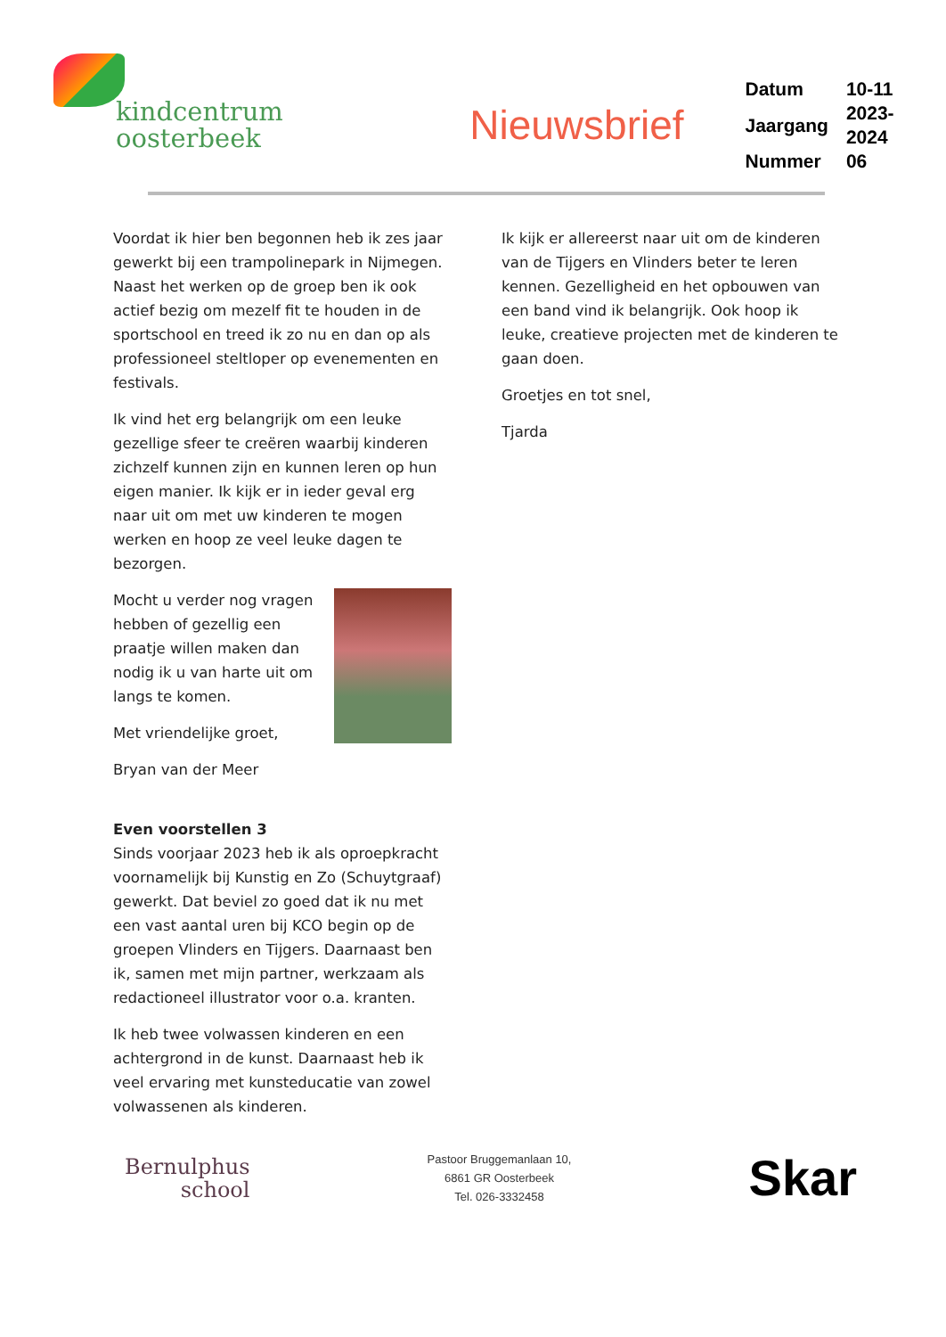kindcentrum
oosterbeek
Nieuwsbrief
| Datum | 10-11 |
| Jaargang | 2023-2024 |
| Nummer | 06 |
Voordat ik hier ben begonnen heb ik zes jaar gewerkt bij een trampolinepark in Nijmegen. Naast het werken op de groep ben ik ook actief bezig om mezelf fit te houden in de sportschool en treed ik zo nu en dan op als professioneel steltloper op evenementen en festivals.
Ik vind het erg belangrijk om een leuke gezellige sfeer te creëren waarbij kinderen zichzelf kunnen zijn en kunnen leren op hun eigen manier. Ik kijk er in ieder geval erg naar uit om met uw kinderen te mogen werken en hoop ze veel leuke dagen te bezorgen.
Mocht u verder nog vragen hebben of gezellig een praatje willen maken dan nodig ik u van harte uit om langs te komen.
Met vriendelijke groet,
Bryan van der Meer
Even voorstellen 3
Sinds voorjaar 2023 heb ik als oproepkracht voornamelijk bij Kunstig en Zo (Schuytgraaf) gewerkt. Dat beviel zo goed dat ik nu met een vast aantal uren bij KCO begin op de groepen Vlinders en Tijgers. Daarnaast ben ik, samen met mijn partner, werkzaam als redactioneel illustrator voor o.a. kranten.
Ik heb twee volwassen kinderen en een achtergrond in de kunst. Daarnaast heb ik veel ervaring met kunsteducatie van zowel volwassenen als kinderen.
Ik kijk er allereerst naar uit om de kinderen van de Tijgers en Vlinders beter te leren kennen. Gezelligheid en het opbouwen van een band vind ik belangrijk. Ook hoop ik leuke, creatieve projecten met de kinderen te gaan doen.
Groetjes en tot snel,
Tjarda
Bernulphus
school
Pastoor Bruggemanlaan 10,
6861 GR Oosterbeek
Tel. 026-3332458
Skar